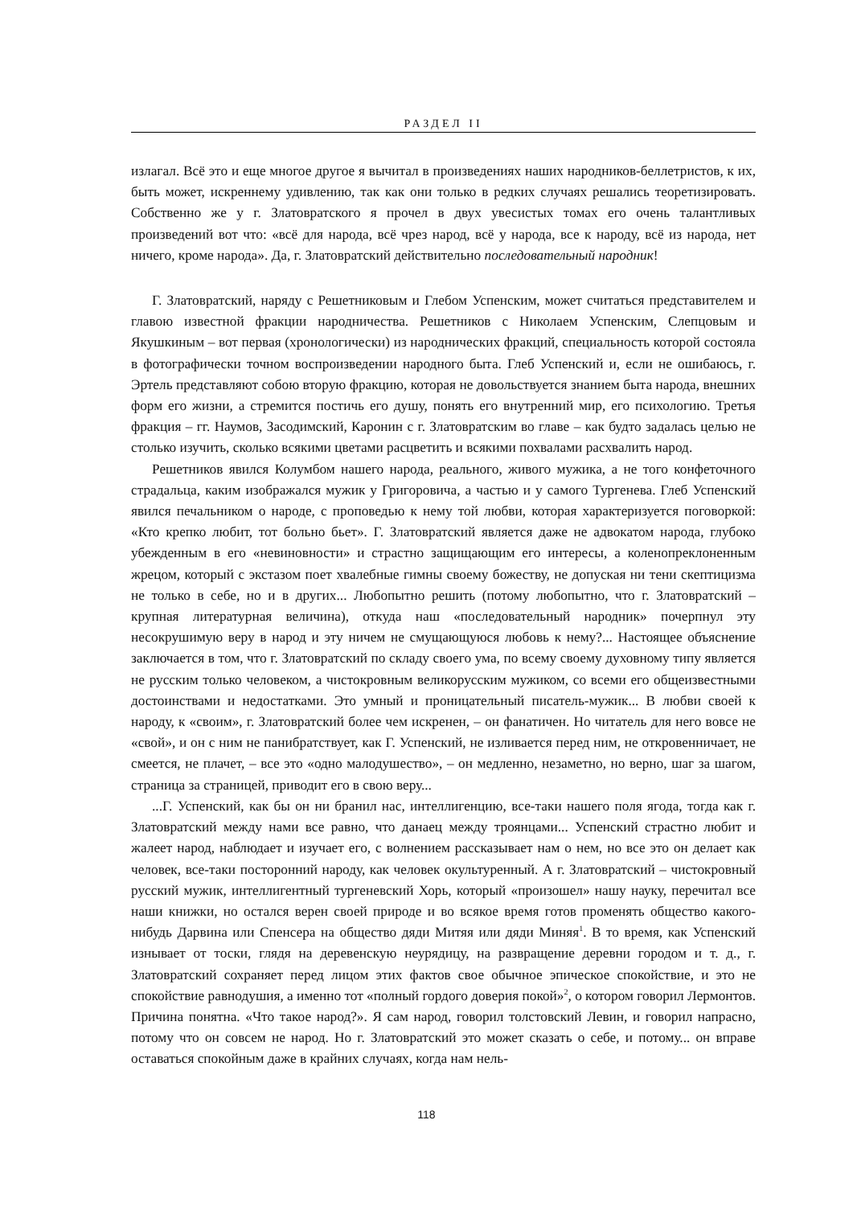РАЗДЕЛ II
излагал. Всё это и еще многое другое я вычитал в произведениях наших народников-беллетристов, к их, быть может, искреннему удивлению, так как они только в редких случаях решались теоретизировать. Собственно же у г. Златовратского я прочел в двух увесистых томах его очень талантливых произведений вот что: «всё для народа, всё чрез народ, всё у народа, все к народу, всё из народа, нет ничего, кроме народа». Да, г. Златовратский действительно последовательный народник!
Г. Златовратский, наряду с Решетниковым и Глебом Успенским, может считаться представителем и главою известной фракции народничества. Решетников с Николаем Успенским, Слепцовым и Якушкиным – вот первая (хронологически) из народнических фракций, специальность которой состояла в фотографически точном воспроизведении народного быта. Глеб Успенский и, если не ошибаюсь, г. Эртель представляют собою вторую фракцию, которая не довольствуется знанием быта народа, внешних форм его жизни, а стремится постичь его душу, понять его внутренний мир, его психологию. Третья фракция – гг. Наумов, Засодимский, Каронин с г. Златовратским во главе – как будто задалась целью не столько изучить, сколько всякими цветами расцветить и всякими похвалами расхвалить народ.
Решетников явился Колумбом нашего народа, реального, живого мужика, а не того конфеточного страдальца, каким изображался мужик у Григоровича, а частью и у самого Тургенева. Глеб Успенский явился печальником о народе, с проповедью к нему той любви, которая характеризуется поговоркой: «Кто крепко любит, тот больно бьет». Г. Златовратский является даже не адвокатом народа, глубоко убежденным в его «невиновности» и страстно защищающим его интересы, а коленопреклоненным жрецом, который с экстазом поет хвалебные гимны своему божеству, не допуская ни тени скептицизма не только в себе, но и в других... Любопытно решить (потому любопытно, что г. Златовратский – крупная литературная величина), откуда наш «последовательный народник» почерпнул эту несокрушимую веру в народ и эту ничем не смущающуюся любовь к нему?... Настоящее объяснение заключается в том, что г. Златовратский по складу своего ума, по всему своему духовному типу является не русским только человеком, а чистокровным великорусским мужиком, со всеми его общеизвестными достоинствами и недостатками. Это умный и проницательный писатель-мужик... В любви своей к народу, к «своим», г. Златовратский более чем искренен, – он фанатичен. Но читатель для него вовсе не «свой», и он с ним не панибратствует, как Г. Успенский, не изливается перед ним, не откровенничает, не смеется, не плачет, – все это «одно малодушество», – он медленно, незаметно, но верно, шаг за шагом, страница за страницей, приводит его в свою веру...
...Г. Успенский, как бы он ни бранил нас, интеллигенцию, все-таки нашего поля ягода, тогда как г. Златовратский между нами все равно, что данаец между троянцами... Успенский страстно любит и жалеет народ, наблюдает и изучает его, с волнением рассказывает нам о нем, но все это он делает как человек, все-таки посторонний народу, как человек окультуренный. А г. Златовратский – чистокровный русский мужик, интеллигентный тургеневский Хорь, который «произошел» нашу науку, перечитал все наши книжки, но остался верен своей природе и во всякое время готов променять общество какого-нибудь Дарвина или Спенсера на общество дяди Митяя или дяди Миняя<sup>1</sup>. В то время, как Успенский изнывает от тоски, глядя на деревенскую неурядицу, на развращение деревни городом и т. д., г. Златовратский сохраняет перед лицом этих фактов свое обычное эпическое спокойствие, и это не спокойствие равнодушия, а именно тот «полный гордого доверия покой»<sup>2</sup>, о котором говорил Лермонтов. Причина понятна. «Что такое народ?». Я сам народ, говорил толстовский Левин, и говорил напрасно, потому что он совсем не народ. Но г. Златовратский это может сказать о себе, и потому... он вправе оставаться спокойным даже в крайних случаях, когда нам нель-
118